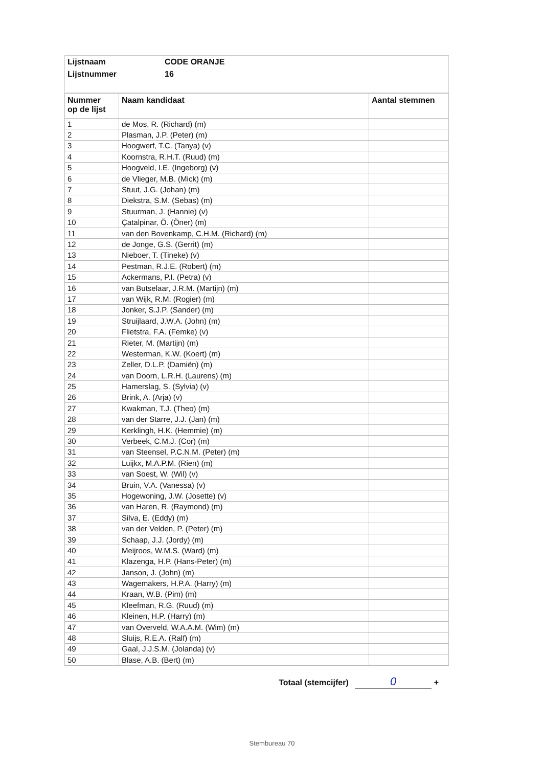| Lijstnaam | CODE ORANJE |
| Lijstnummer | 16 |
| Nummer op de lijst | Naam kandidaat | Aantal stemmen |
| --- | --- | --- |
| 1 | de Mos, R. (Richard) (m) | |
| 2 | Plasman, J.P. (Peter) (m) | |
| 3 | Hoogwerf, T.C. (Tanya) (v) | |
| 4 | Koornstra, R.H.T. (Ruud) (m) | |
| 5 | Hoogveld, I.E. (Ingeborg) (v) | |
| 6 | de Vlieger, M.B. (Mick) (m) | |
| 7 | Stuut, J.G. (Johan) (m) | |
| 8 | Diekstra, S.M. (Sebas) (m) | |
| 9 | Stuurman, J. (Hannie) (v) | |
| 10 | Çatalpinar, Ö. (Öner) (m) | |
| 11 | van den Bovenkamp, C.H.M. (Richard) (m) | |
| 12 | de Jonge, G.S. (Gerrit) (m) | |
| 13 | Nieboer, T. (Tineke) (v) | |
| 14 | Pestman, R.J.E. (Robert) (m) | |
| 15 | Ackermans, P.I. (Petra) (v) | |
| 16 | van Butselaar, J.R.M. (Martijn) (m) | |
| 17 | van Wijk, R.M. (Rogier) (m) | |
| 18 | Jonker, S.J.P. (Sander) (m) | |
| 19 | Struijlaard, J.W.A. (John) (m) | |
| 20 | Flietstra, F.A. (Femke) (v) | |
| 21 | Rieter, M. (Martijn) (m) | |
| 22 | Westerman, K.W. (Koert) (m) | |
| 23 | Zeller, D.L.P. (Damiën) (m) | |
| 24 | van Doorn, L.R.H. (Laurens) (m) | |
| 25 | Hamerslag, S. (Sylvia) (v) | |
| 26 | Brink, A. (Arja) (v) | |
| 27 | Kwakman, T.J. (Theo) (m) | |
| 28 | van der Starre, J.J. (Jan) (m) | |
| 29 | Kerklingh, H.K. (Hemmie) (m) | |
| 30 | Verbeek, C.M.J. (Cor) (m) | |
| 31 | van Steensel, P.C.N.M. (Peter) (m) | |
| 32 | Luijkx, M.A.P.M. (Rien) (m) | |
| 33 | van Soest, W. (Wil) (v) | |
| 34 | Bruin, V.A. (Vanessa) (v) | |
| 35 | Hogewoning, J.W. (Josette) (v) | |
| 36 | van Haren, R. (Raymond) (m) | |
| 37 | Silva, E. (Eddy) (m) | |
| 38 | van der Velden, P. (Peter) (m) | |
| 39 | Schaap, J.J. (Jordy) (m) | |
| 40 | Meijroos, W.M.S. (Ward) (m) | |
| 41 | Klazenga, H.P. (Hans-Peter) (m) | |
| 42 | Janson, J. (John) (m) | |
| 43 | Wagemakers, H.P.A. (Harry) (m) | |
| 44 | Kraan, W.B. (Pim) (m) | |
| 45 | Kleefman, R.G. (Ruud) (m) | |
| 46 | Kleinen, H.P. (Harry) (m) | |
| 47 | van Overveld, W.A.A.M. (Wim) (m) | |
| 48 | Sluijs, R.E.A. (Ralf) (m) | |
| 49 | Gaal, J.J.S.M. (Jolanda) (v) | |
| 50 | Blase, A.B. (Bert) (m) | |
Totaal (stemcijfer) 0 +
Stembureau 70